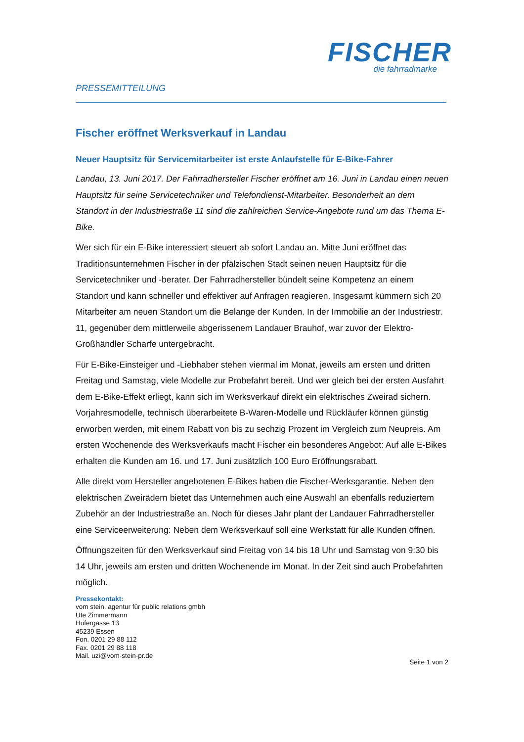FISCHER
die fahrradmarke
PRESSEMITTEILUNG
Fischer eröffnet Werksverkauf in Landau
Neuer Hauptsitz für Servicemitarbeiter ist erste Anlaufstelle für E-Bike-Fahrer
Landau, 13. Juni 2017. Der Fahrradhersteller Fischer eröffnet am 16. Juni in Landau einen neuen Hauptsitz für seine Servicetechniker und Telefondienst-Mitarbeiter. Besonderheit an dem Standort in der Industriestraße 11 sind die zahlreichen Service-Angebote rund um das Thema E-Bike.
Wer sich für ein E-Bike interessiert steuert ab sofort Landau an. Mitte Juni eröffnet das Traditionsunternehmen Fischer in der pfälzischen Stadt seinen neuen Hauptsitz für die Servicetechniker und -berater. Der Fahrradhersteller bündelt seine Kompetenz an einem Standort und kann schneller und effektiver auf Anfragen reagieren. Insgesamt kümmern sich 20 Mitarbeiter am neuen Standort um die Belange der Kunden. In der Immobilie an der Industriestr. 11, gegenüber dem mittlerweile abgerissenem Landauer Brauhof, war zuvor der Elektro-Großhändler Scharfe untergebracht.
Für E-Bike-Einsteiger und -Liebhaber stehen viermal im Monat, jeweils am ersten und dritten Freitag und Samstag, viele Modelle zur Probefahrt bereit. Und wer gleich bei der ersten Ausfahrt dem E-Bike-Effekt erliegt, kann sich im Werksverkauf direkt ein elektrisches Zweirad sichern. Vorjahresmodelle, technisch überarbeitete B-Waren-Modelle und Rückläufer können günstig erworben werden, mit einem Rabatt von bis zu sechzig Prozent im Vergleich zum Neupreis. Am ersten Wochenende des Werksverkaufs macht Fischer ein besonderes Angebot: Auf alle E-Bikes erhalten die Kunden am 16. und 17. Juni zusätzlich 100 Euro Eröffnungsrabatt.
Alle direkt vom Hersteller angebotenen E-Bikes haben die Fischer-Werksgarantie. Neben den elektrischen Zweirädern bietet das Unternehmen auch eine Auswahl an ebenfalls reduziertem Zubehör an der Industriestraße an. Noch für dieses Jahr plant der Landauer Fahrradhersteller eine Serviceerweiterung: Neben dem Werksverkauf soll eine Werkstatt für alle Kunden öffnen.
Öffnungszeiten für den Werksverkauf sind Freitag von 14 bis 18 Uhr und Samstag von 9:30 bis 14 Uhr, jeweils am ersten und dritten Wochenende im Monat. In der Zeit sind auch Probefahrten möglich.
Pressekontakt:
vom stein. agentur für public relations gmbh
Ute Zimmermann
Hufergasse 13
45239 Essen
Fon. 0201 29 88 112
Fax. 0201 29 88 118
Mail. uzi@vom-stein-pr.de
Seite 1 von 2